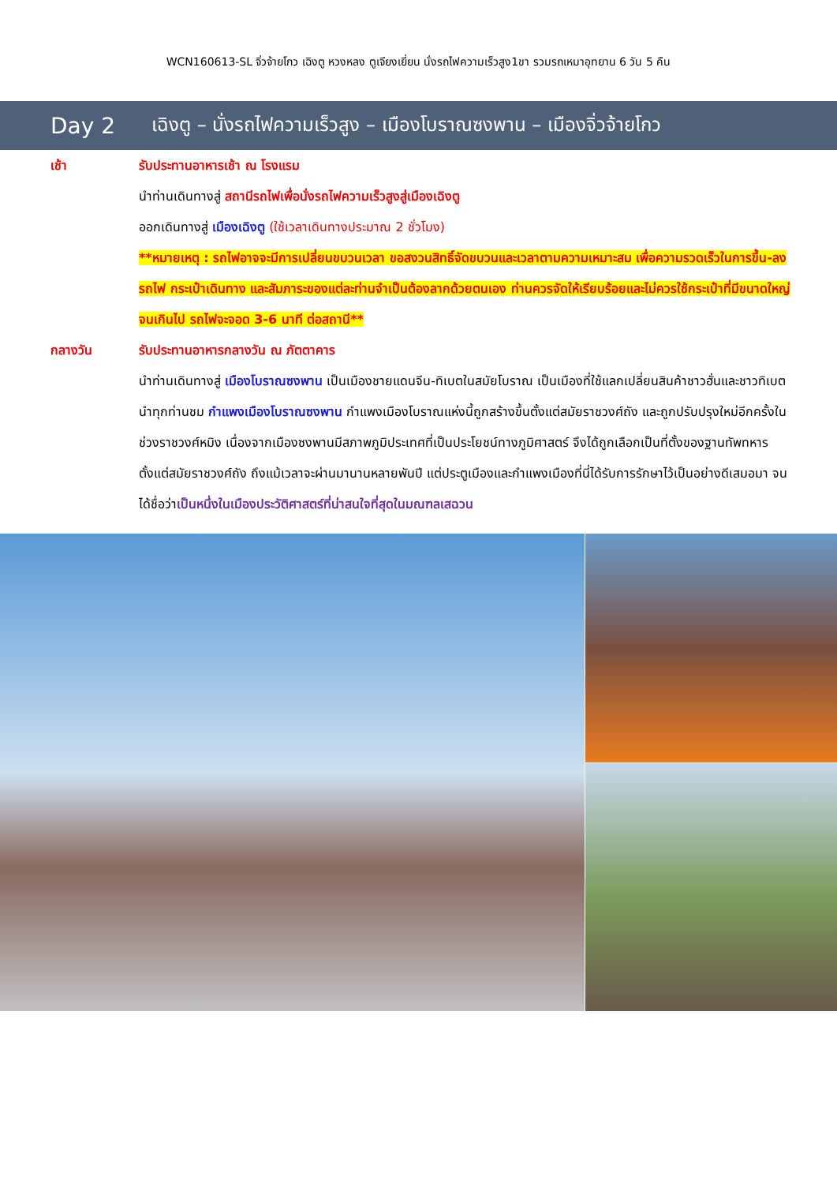WCN160613-SL จิ่วจ้ายโกว เฉิงตู หวงหลง ตูเจียงเยี่ยน นั่งรถไฟความเร็วสูง1ขา รวมรถเหมาอุทยาน 6 วัน 5 คืน
Day 2 เฉิงตู – นั่งรถไฟความเร็วสูง – เมืองโบราณซงพาน – เมืองจิ่วจ้ายโกว
เช้า รับประทานอาหารเช้า ณ โรงแรม
นำท่านเดินทางสู่ สถานีรถไฟเพื่อนั่งรถไฟความเร็วสูงสู่เมืองเฉิงตู
ออกเดินทางสู่ เมืองเฉิงตู (ใช้เวลาเดินทางประมาณ 2 ชั่วโมง)
**หมายเหตุ : รถไฟอาจจะมีการเปลี่ยนขบวนเวลา ขอสงวนสิทธิ์จัดขบวนและเวลาตามความเหมาะสม เพื่อความรวดเร็วในการขึ้น-ลงรถไฟ กระเป๋าเดินทาง และสัมภาระของแต่ละท่านจำเป็นต้องลากด้วยตนเอง ท่านควรจัดให้เรียบร้อยและไม่ควรใช้กระเป๋าที่มีขนาดใหญ่จนเกินไป รถไฟจะจอด 3-6 นาที ต่อสถานี**
กลางวัน รับประทานอาหารกลางวัน ณ ภัตตาคาร
นำท่านเดินทางสู่ เมืองโบราณซงพาน เป็นเมืองชายแดนจีน-ทิเบตในสมัยโบราณ เป็นเมืองที่ใช้แลกเปลี่ยนสินค้าชาวฮั่นและชาวทิเบต นำทุกท่านชม กำแพงเมืองโบราณซงพาน กำแพงเมืองโบราณแห่งนี้ถูกสร้างขึ้นตั้งแต่สมัยราชวงศ์ถัง และถูกปรับปรุงใหม่อีกครั้งในช่วงราชวงศ์หมิง เนื่องจากเมืองซงพานมีสภาพภูมิประเทศที่เป็นประโยชน์ทางภูมิศาสตร์ จึงได้ถูกเลือกเป็นที่ตั้งของฐานทัพทหารตั้งแต่สมัยราชวงศ์ถัง ถึงแม้เวลาจะผ่านมานานหลายพันปี แต่ประตูเมืองและกำแพงเมืองที่นี่ได้รับการรักษาไว้เป็นอย่างดีเสมอมา จนได้ชื่อว่าเป็นหนึ่งในเมืองประวัติศาสตร์ที่น่าสนใจที่สุดในมณฑลเสฉวน